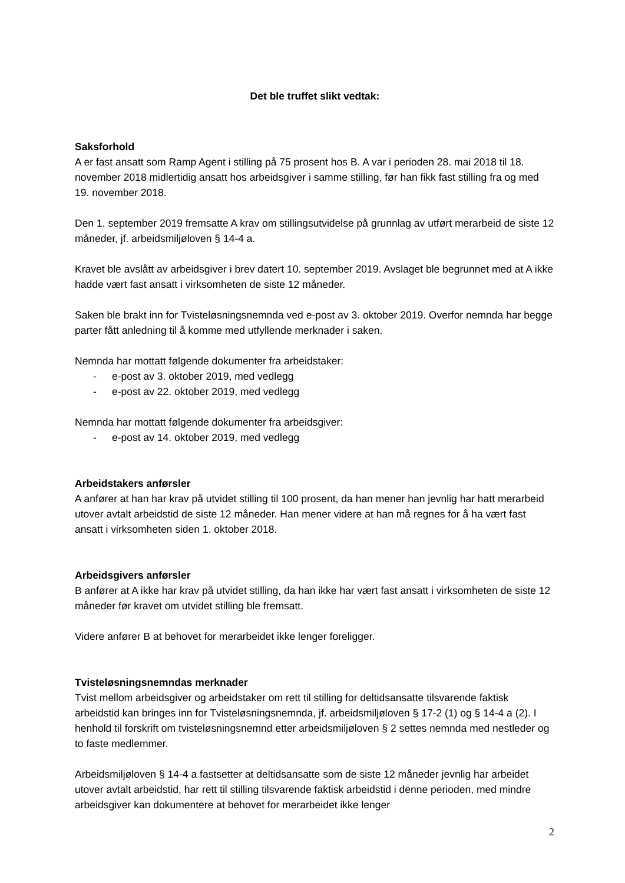Det ble truffet slikt vedtak:
Saksforhold
A er fast ansatt som Ramp Agent i stilling på 75 prosent hos B. A var i perioden 28. mai 2018 til 18. november 2018 midlertidig ansatt hos arbeidsgiver i samme stilling, før han fikk fast stilling fra og med 19. november 2018.
Den 1. september 2019 fremsatte A krav om stillingsutvidelse på grunnlag av utført merarbeid de siste 12 måneder, jf. arbeidsmiljøloven § 14-4 a.
Kravet ble avslått av arbeidsgiver i brev datert 10. september 2019. Avslaget ble begrunnet med at A ikke hadde vært fast ansatt i virksomheten de siste 12 måneder.
Saken ble brakt inn for Tvisteløsningsnemnda ved e-post av 3. oktober 2019. Overfor nemnda har begge parter fått anledning til å komme med utfyllende merknader i saken.
Nemnda har mottatt følgende dokumenter fra arbeidstaker:
- e-post av 3. oktober 2019, med vedlegg
- e-post av 22. oktober 2019, med vedlegg
Nemnda har mottatt følgende dokumenter fra arbeidsgiver:
- e-post av 14. oktober 2019, med vedlegg
Arbeidstakers anførsler
A anfører at han har krav på utvidet stilling til 100 prosent, da han mener han jevnlig har hatt merarbeid utover avtalt arbeidstid de siste 12 måneder. Han mener videre at han må regnes for å ha vært fast ansatt i virksomheten siden 1. oktober 2018.
Arbeidsgivers anførsler
B anfører at A ikke har krav på utvidet stilling, da han ikke har vært fast ansatt i virksomheten de siste 12 måneder før kravet om utvidet stilling ble fremsatt.
Videre anfører B at behovet for merarbeidet ikke lenger foreligger.
Tvisteløsningsnemndas merknader
Tvist mellom arbeidsgiver og arbeidstaker om rett til stilling for deltidsansatte tilsvarende faktisk arbeidstid kan bringes inn for Tvisteløsningsnemnda, jf. arbeidsmiljøloven § 17-2 (1) og § 14-4 a (2). I henhold til forskrift om tvisteløsningsnemnd etter arbeidsmiljøloven § 2 settes nemnda med nestleder og to faste medlemmer.
Arbeidsmiljøloven § 14-4 a fastsetter at deltidsansatte som de siste 12 måneder jevnlig har arbeidet utover avtalt arbeidstid, har rett til stilling tilsvarende faktisk arbeidstid i denne perioden, med mindre arbeidsgiver kan dokumentere at behovet for merarbeidet ikke lenger
2